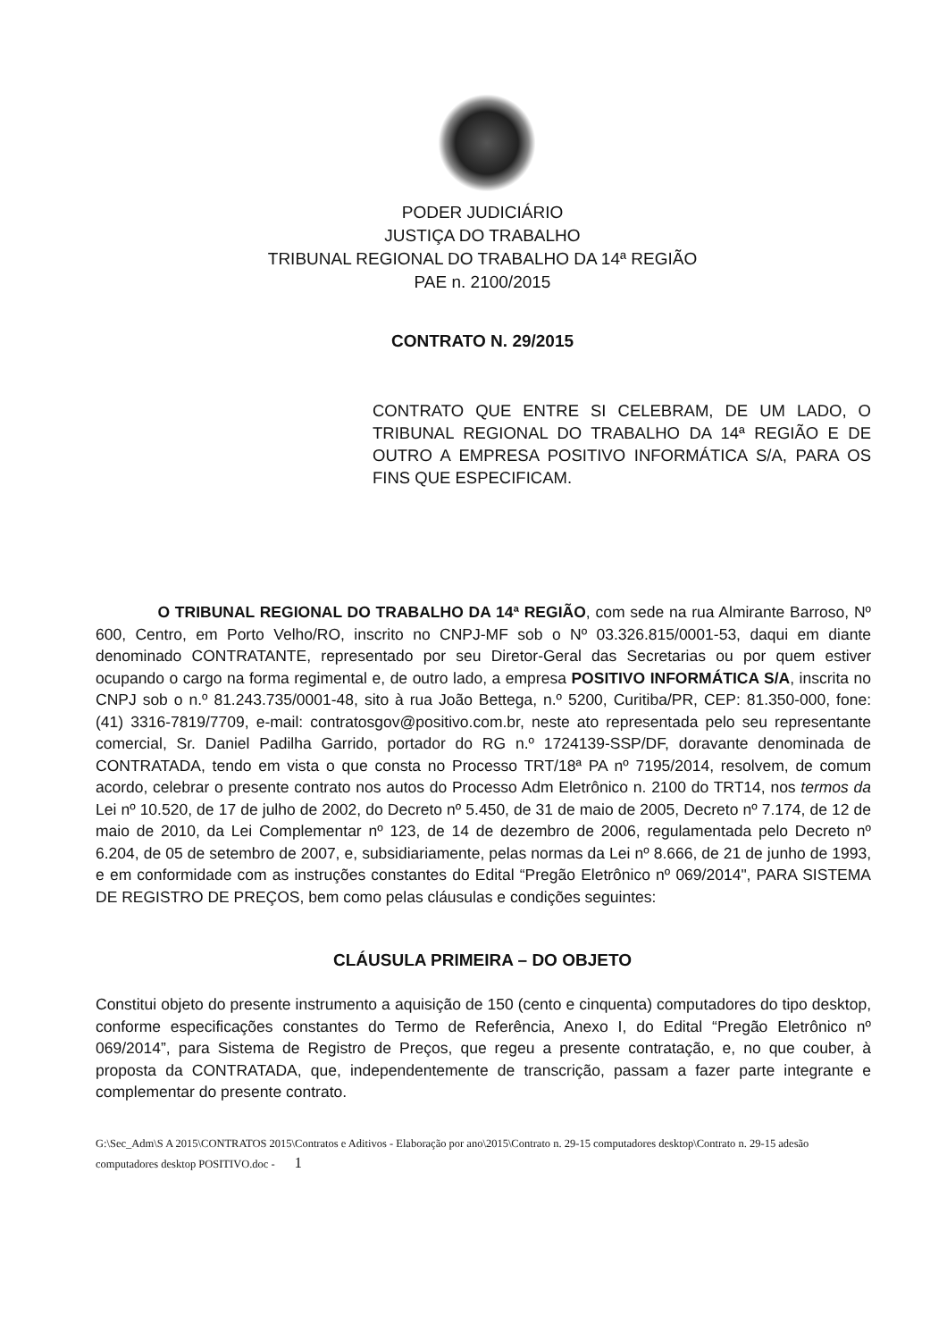PODER JUDICIÁRIO
JUSTIÇA DO TRABALHO
TRIBUNAL REGIONAL DO TRABALHO DA 14ª REGIÃO
PAE n. 2100/2015
CONTRATO N. 29/2015
CONTRATO QUE ENTRE SI CELEBRAM, DE UM LADO, O TRIBUNAL REGIONAL DO TRABALHO DA 14ª REGIÃO E DE OUTRO A EMPRESA POSITIVO INFORMÁTICA S/A, PARA OS FINS QUE ESPECIFICAM.
O TRIBUNAL REGIONAL DO TRABALHO DA 14ª REGIÃO, com sede na rua Almirante Barroso, Nº 600, Centro, em Porto Velho/RO, inscrito no CNPJ-MF sob o Nº 03.326.815/0001-53, daqui em diante denominado CONTRATANTE, representado por seu Diretor-Geral das Secretarias ou por quem estiver ocupando o cargo na forma regimental e, de outro lado, a empresa POSITIVO INFORMÁTICA S/A, inscrita no CNPJ sob o n.º 81.243.735/0001-48, sito à rua João Bettega, n.º 5200, Curitiba/PR, CEP: 81.350-000, fone: (41) 3316-7819/7709, e-mail: contratosgov@positivo.com.br, neste ato representada pelo seu representante comercial, Sr. Daniel Padilha Garrido, portador do RG n.º 1724139-SSP/DF, doravante denominada de CONTRATADA, tendo em vista o que consta no Processo TRT/18ª PA nº 7195/2014, resolvem, de comum acordo, celebrar o presente contrato nos autos do Processo Adm Eletrônico n. 2100 do TRT14, nos termos da Lei nº 10.520, de 17 de julho de 2002, do Decreto nº 5.450, de 31 de maio de 2005, Decreto nº 7.174, de 12 de maio de 2010, da Lei Complementar nº 123, de 14 de dezembro de 2006, regulamentada pelo Decreto nº 6.204, de 05 de setembro de 2007, e, subsidiariamente, pelas normas da Lei nº 8.666, de 21 de junho de 1993, e em conformidade com as instruções constantes do Edital “Pregão Eletrônico nº 069/2014", PARA SISTEMA DE REGISTRO DE PREÇOS, bem como pelas cláusulas e condições seguintes:
CLÁUSULA PRIMEIRA – DO OBJETO
Constitui objeto do presente instrumento a aquisição de 150 (cento e cinquenta) computadores do tipo desktop, conforme especificações constantes do Termo de Referência, Anexo I, do Edital “Pregão Eletrônico nº 069/2014”, para Sistema de Registro de Preços, que regeu a presente contratação, e, no que couber, à proposta da CONTRATADA, que, independentemente de transcrição, passam a fazer parte integrante e complementar do presente contrato.
G:\Sec_Adm\S A 2015\CONTRATOS 2015\Contratos e Aditivos - Elaboração por ano\2015\Contrato n. 29-15 computadores desktop\Contrato n. 29-15 adesão computadores desktop POSITIVO.doc - 1